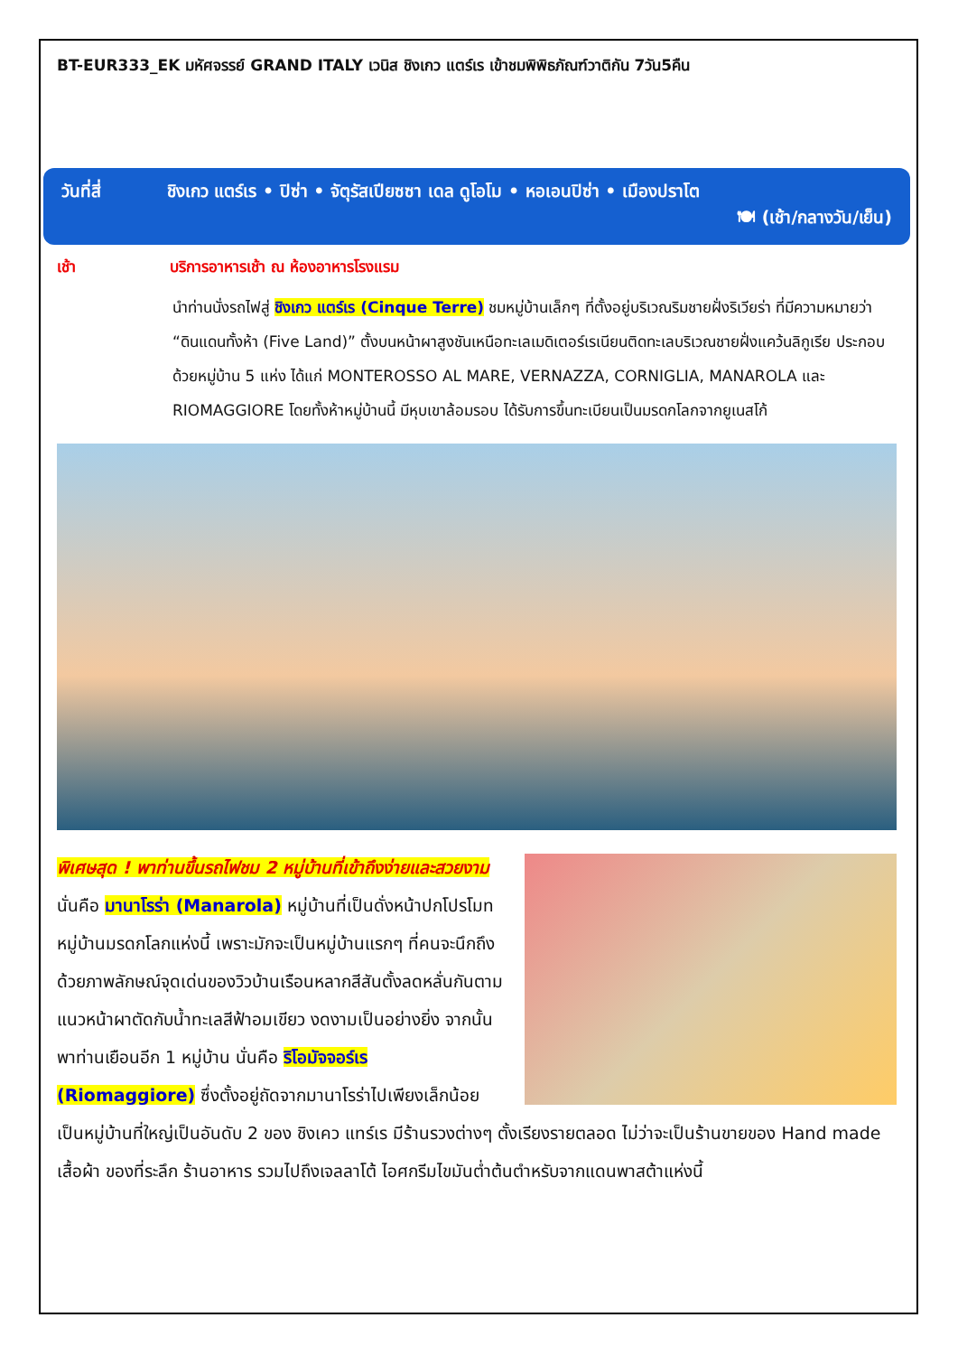BT-EUR333_EK มหัศจรรย์ GRAND ITALY เวนิส ชิงเกว แตร์เร เข้าชมพิพิธภัณฑ์วาติกัน 7วัน5คืน
วันที่สี่ ชิงเกว แตร์เร • ปิซ่า • จัตุรัสเปียซซา เดล ดูโอโม • หอเอนปิซ่า • เมืองปราโต
🍽 (เช้า/กลางวัน/เย็น)
เช้า บริการอาหารเช้า ณ ห้องอาหารโรงแรม
นำท่านนั่งรถไฟสู่ ชิงเกว แตร์เร (Cinque Terre) ชมหมู่บ้านเล็กๆ ที่ตั้งอยู่บริเวณริมชายฝั่งริเวียร่า ที่มีความหมายว่า “ดินแดนทั้งห้า (Five Land)” ตั้งบนหน้าผาสูงชันเหนือทะเลเมดิเตอร์เรเนียนติดทะเลบริเวณชายฝั่งแคว้นลิกูเรีย ประกอบด้วยหมู่บ้าน 5 แห่ง ได้แก่ MONTEROSSO AL MARE, VERNAZZA, CORNIGLIA, MANAROLA และ RIOMAGGIORE โดยทั้งห้าหมู่บ้านนี้ มีหุบเขาล้อมรอบ ได้รับการขึ้นทะเบียนเป็นมรดกโลกจากยูเนสโก้
พิเศษสุด ! พาท่านขึ้นรถไฟชม 2 หมู่บ้านที่เข้าถึงง่ายและสวยงาม นั่นคือ มานาโรร่า (Manarola) หมู่บ้านที่เป็นดั่งหน้าปกโปรโมทหมู่บ้านมรดกโลกแห่งนี้ เพราะมักจะเป็นหมู่บ้านแรกๆ ที่คนจะนึกถึง ด้วยภาพลักษณ์จุดเด่นของวิวบ้านเรือนหลากสีสันตั้งลดหลั่นกันตามแนวหน้าผาตัดกับน้ำทะเลสีฟ้าอมเขียว งดงามเป็นอย่างยิ่ง จากนั้นพาท่านเยือนอีก 1 หมู่บ้าน นั่นคือ ริโอมัจจอร์เร (Riomaggiore) ซึ่งตั้งอยู่ถัดจากมานาโรร่าไปเพียงเล็กน้อย เป็นหมู่บ้านที่ใหญ่เป็นอันดับ 2 ของ ชิงเคว แทร์เร มีร้านรวงต่างๆ ตั้งเรียงรายตลอด ไม่ว่าจะเป็นร้านขายของ Hand made เสื้อผ้า ของที่ระลึก ร้านอาหาร รวมไปถึงเจลลาโต้ ไอศกรีมไขมันต่ำต้นตำหรับจากแดนพาสต้าแห่งนี้